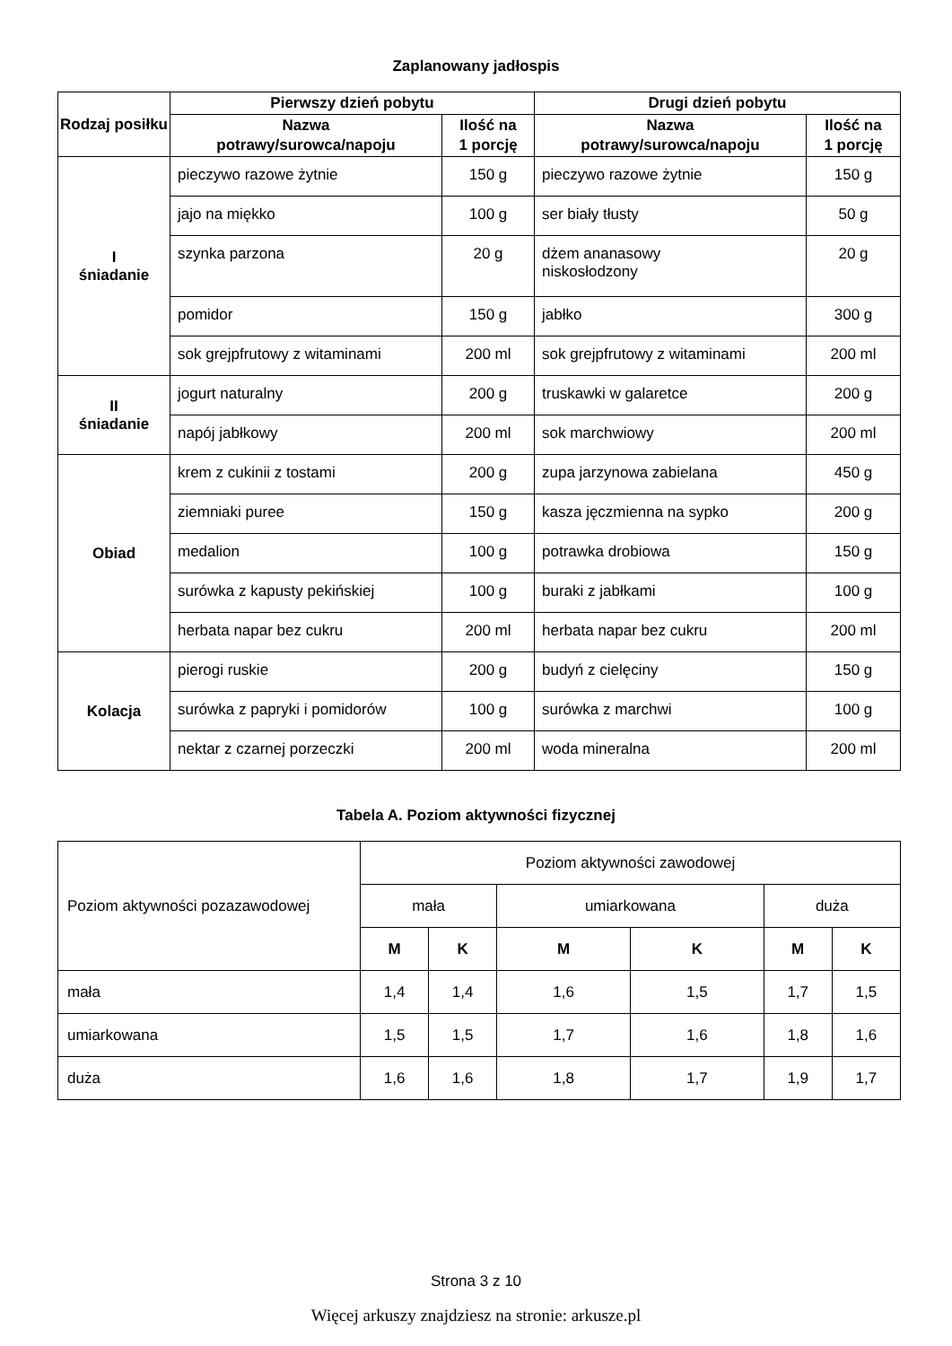Zaplanowany jadłospis
| Rodzaj posiłku | Pierwszy dzień pobytu | | Drugi dzień pobytu | |
| --- | --- | --- | --- | --- |
| | Nazwa potrawy/surowca/napoju | Ilość na 1 porcję | Nazwa potrawy/surowca/napoju | Ilość na 1 porcję |
| I śniadanie | pieczywo razowe żytnie | 150 g | pieczywo razowe żytnie | 150 g |
| | jajo na miękko | 100 g | ser biały tłusty | 50 g |
| | szynka parzona | 20 g | dżem ananasowy niskosłodzony | 20 g |
| | pomidor | 150 g | jabłko | 300 g |
| | sok grejpfrutowy z witaminami | 200 ml | sok grejpfrutowy z witaminami | 200 ml |
| II śniadanie | jogurt naturalny | 200 g | truskawki w galaretce | 200 g |
| | napój jabłkowy | 200 ml | sok marchwiowy | 200 ml |
| Obiad | krem z cukinii z tostami | 200 g | zupa jarzynowa zabielana | 450 g |
| | ziemniaki puree | 150 g | kasza jęczmienna na sypko | 200 g |
| | medalion | 100 g | potrawka drobiowa | 150 g |
| | surówka z kapusty pekińskiej | 100 g | buraki z jabłkami | 100 g |
| | herbata napar bez cukru | 200 ml | herbata napar bez cukru | 200 ml |
| Kolacja | pierogi ruskie | 200 g | budyń z cielęciny | 150 g |
| | surówka z papryki i pomidorów | 100 g | surówka z marchwi | 100 g |
| | nektar z czarnej porzeczki | 200 ml | woda mineralna | 200 ml |
Tabela A. Poziom aktywności fizycznej
| Poziom aktywności pozazawodowej | Poziom aktywności zawodowej | | | | | |
| | mała | | umiarkowana | | duża | |
| | M | K | M | K | M | K |
| mała | 1,4 | 1,4 | 1,6 | 1,5 | 1,7 | 1,5 |
| umiarkowana | 1,5 | 1,5 | 1,7 | 1,6 | 1,8 | 1,6 |
| duża | 1,6 | 1,6 | 1,8 | 1,7 | 1,9 | 1,7 |
Strona 3 z 10
Więcej arkuszy znajdziesz na stronie: arkusze.pl